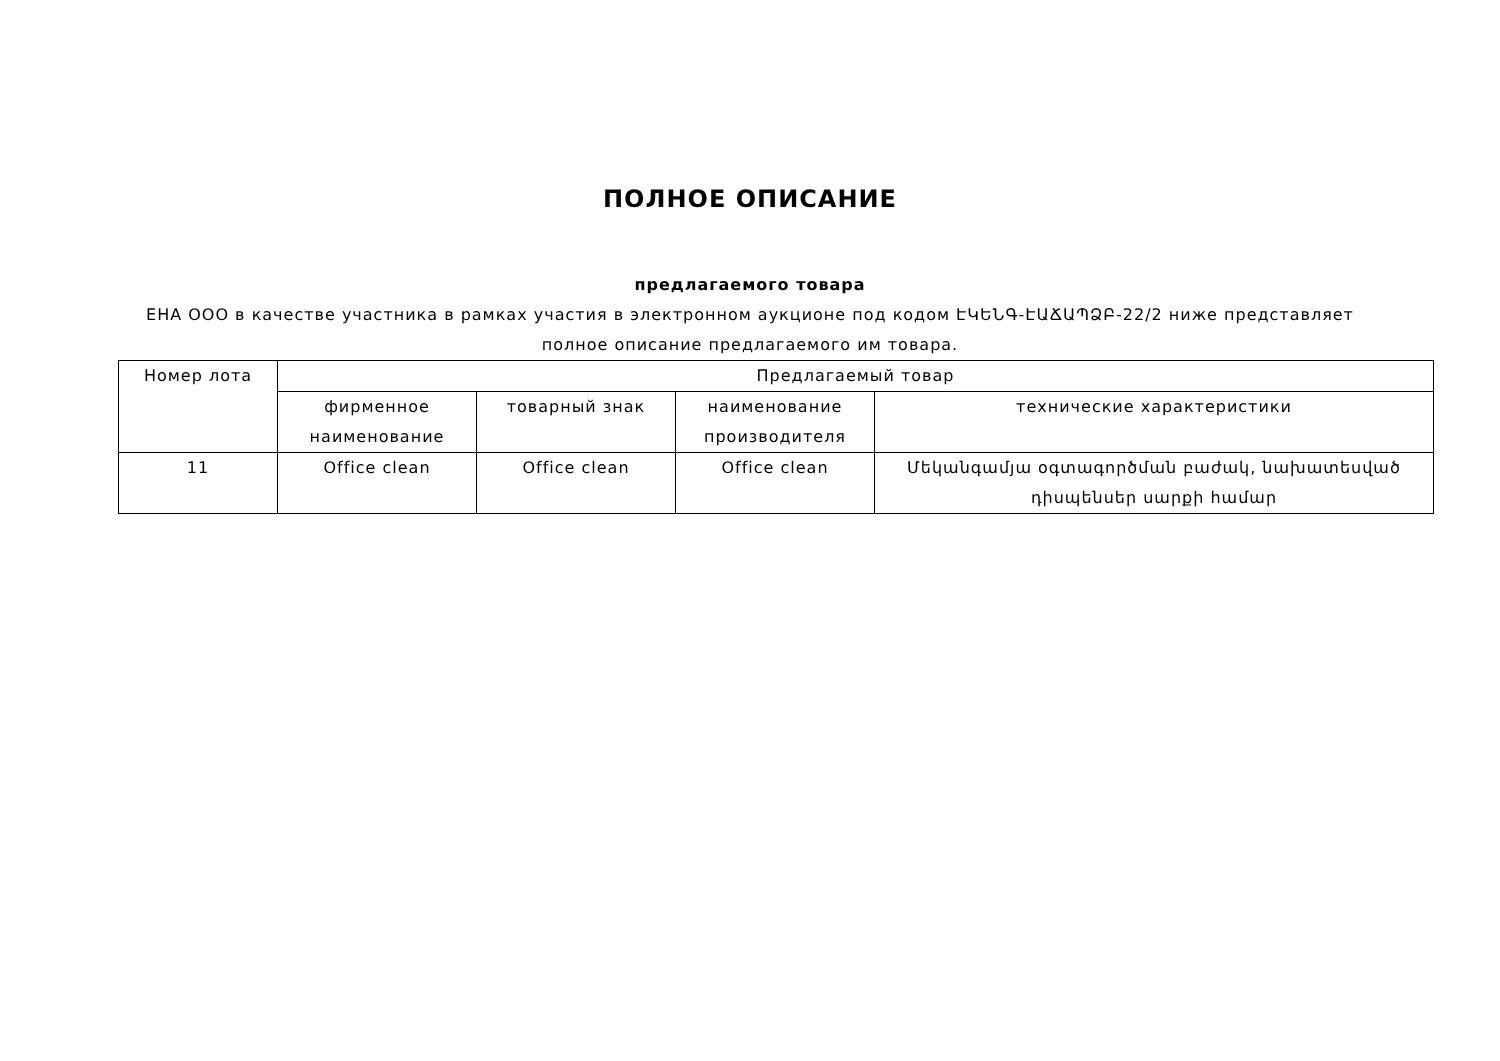ПОЛНОЕ ОПИСАНИЕ
предлагаемого товара
ЕНА ООО в качестве участника в рамках участия в электронном аукционе под кодом ԷԿԵՆԳ-ԷԱՃԱՊՁԲ-22/2 ниже представляет полное описание предлагаемого им товара.
| Номер лота | Предлагаемый товар | | | |
| | фирменное наименование | товарный знак | наименование производителя | технические характеристики |
| 11 | Office clean | Office clean | Office clean | Մեկանգամյա օգտագործման բաժակ, նախատեսված դիսպենսեր սարքի համար |